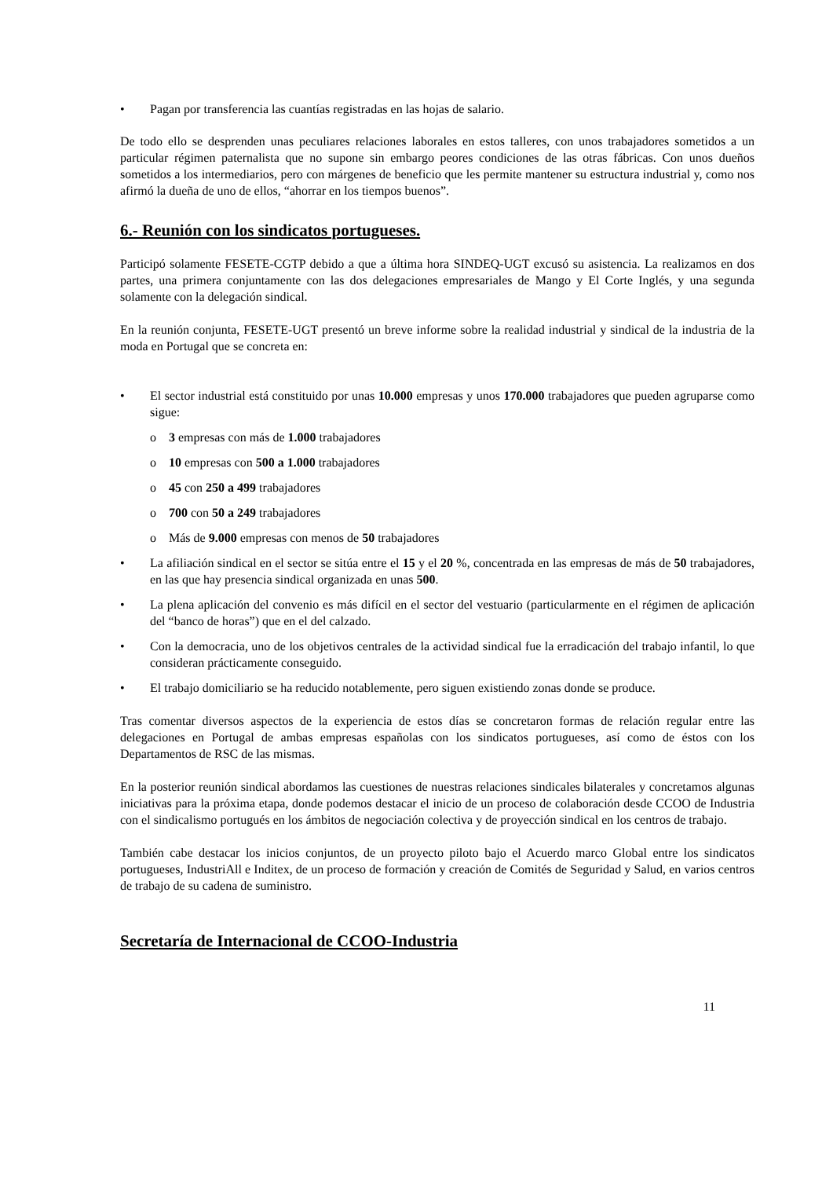• Pagan por transferencia las cuantías registradas en las hojas de salario.
De todo ello se desprenden unas peculiares relaciones laborales en estos talleres, con unos trabajadores sometidos a un particular régimen paternalista que no supone sin embargo peores condiciones de las otras fábricas. Con unos dueños sometidos a los intermediarios, pero con márgenes de beneficio que les permite mantener su estructura industrial y, como nos afirmó la dueña de uno de ellos, “ahorrar en los tiempos buenos”.
6.- Reunión con los sindicatos portugueses.
Participó solamente FESETE-CGTP debido a que a última hora SINDEQ-UGT excusó su asistencia. La realizamos en dos partes, una primera conjuntamente con las dos delegaciones empresariales de Mango y El Corte Inglés, y una segunda solamente con la delegación sindical.
En la reunión conjunta, FESETE-UGT presentó un breve informe sobre la realidad industrial y sindical de la industria de la moda en Portugal que se concreta en:
• El sector industrial está constituido por unas 10.000 empresas y unos 170.000 trabajadores que pueden agruparse como sigue:
o 3 empresas con más de 1.000 trabajadores
o 10 empresas con 500 a 1.000 trabajadores
o 45 con 250 a 499 trabajadores
o 700 con 50 a 249 trabajadores
o Más de 9.000 empresas con menos de 50 trabajadores
• La afiliación sindical en el sector se sitúa entre el 15 y el 20 %, concentrada en las empresas de más de 50 trabajadores, en las que hay presencia sindical organizada en unas 500.
• La plena aplicación del convenio es más difícil en el sector del vestuario (particularmente en el régimen de aplicación del “banco de horas”) que en el del calzado.
• Con la democracia, uno de los objetivos centrales de la actividad sindical fue la erradicación del trabajo infantil, lo que consideran prácticamente conseguido.
• El trabajo domiciliario se ha reducido notablemente, pero siguen existiendo zonas donde se produce.
Tras comentar diversos aspectos de la experiencia de estos días se concretaron formas de relación regular entre las delegaciones en Portugal de ambas empresas españolas con los sindicatos portugueses, así como de éstos con los Departamentos de RSC de las mismas.
En la posterior reunión sindical abordamos las cuestiones de nuestras relaciones sindicales bilaterales y concretamos algunas iniciativas para la próxima etapa, donde podemos destacar el inicio de un proceso de colaboración desde CCOO de Industria con el sindicalismo portugués en los ámbitos de negociación colectiva y de proyección sindical en los centros de trabajo.
También cabe destacar los inicios conjuntos, de un proyecto piloto bajo el Acuerdo marco Global entre los sindicatos portugueses, IndustriAll e Inditex, de un proceso de formación y creación de Comités de Seguridad y Salud, en varios centros de trabajo de su cadena de suministro.
Secretaría de Internacional de CCOO-Industria
11